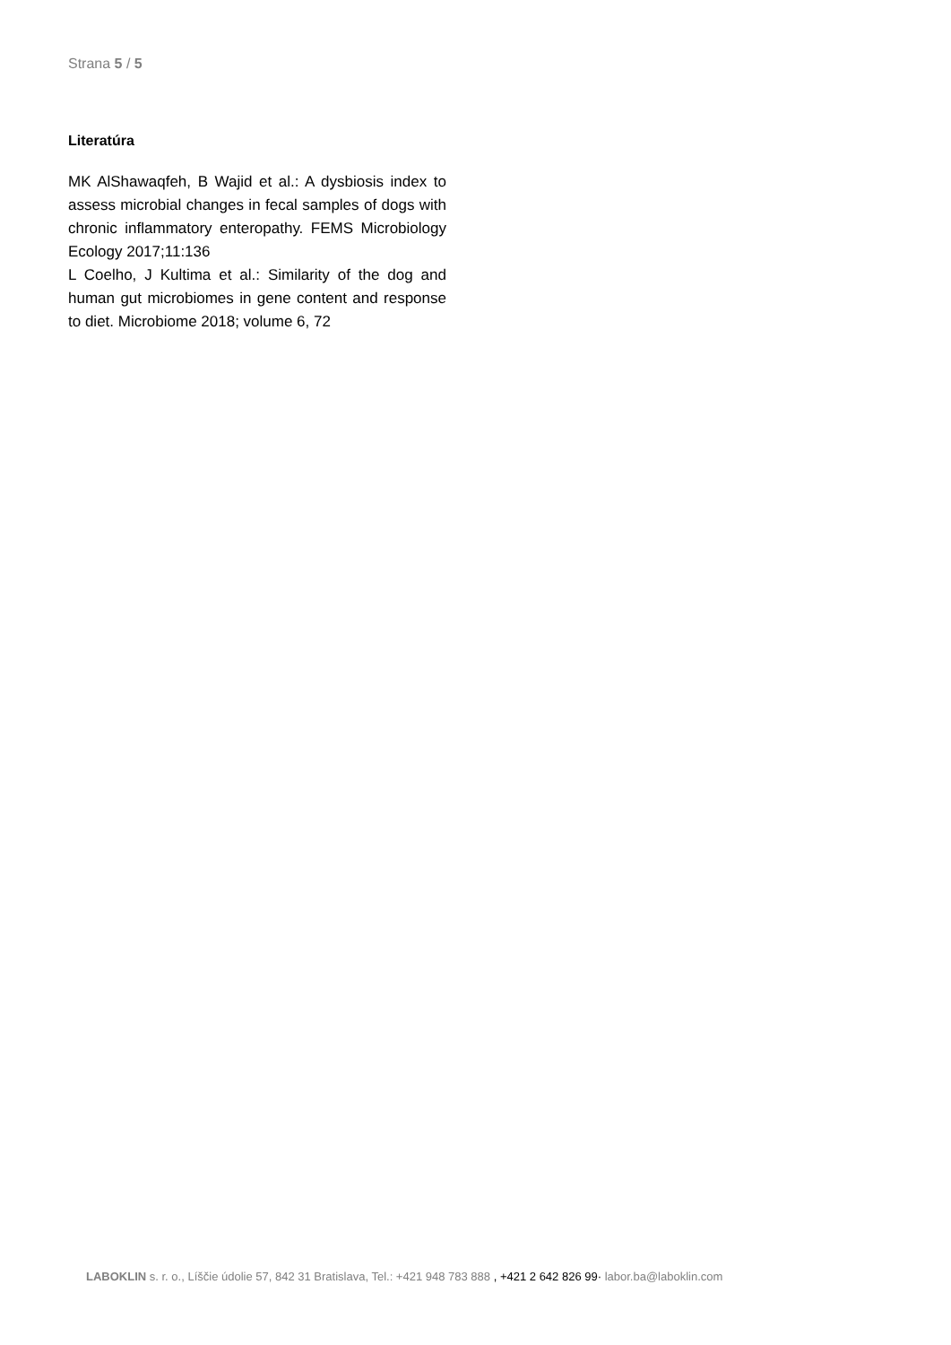Strana 5 / 5
Literatúra
MK AlShawaqfeh, B Wajid et al.: A dysbiosis index to assess microbial changes in fecal samples of dogs with chronic inflammatory enteropathy. FEMS Microbiology Ecology 2017;11:136
L Coelho, J Kultima et al.: Similarity of the dog and human gut microbiomes in gene content and response to diet. Microbiome 2018; volume 6, 72
LABOKLIN s. r. o., Líščie údolie 57, 842 31 Bratislava, Tel.: +421 948 783 888 , +421 2 642 826 99· labor.ba@laboklin.com